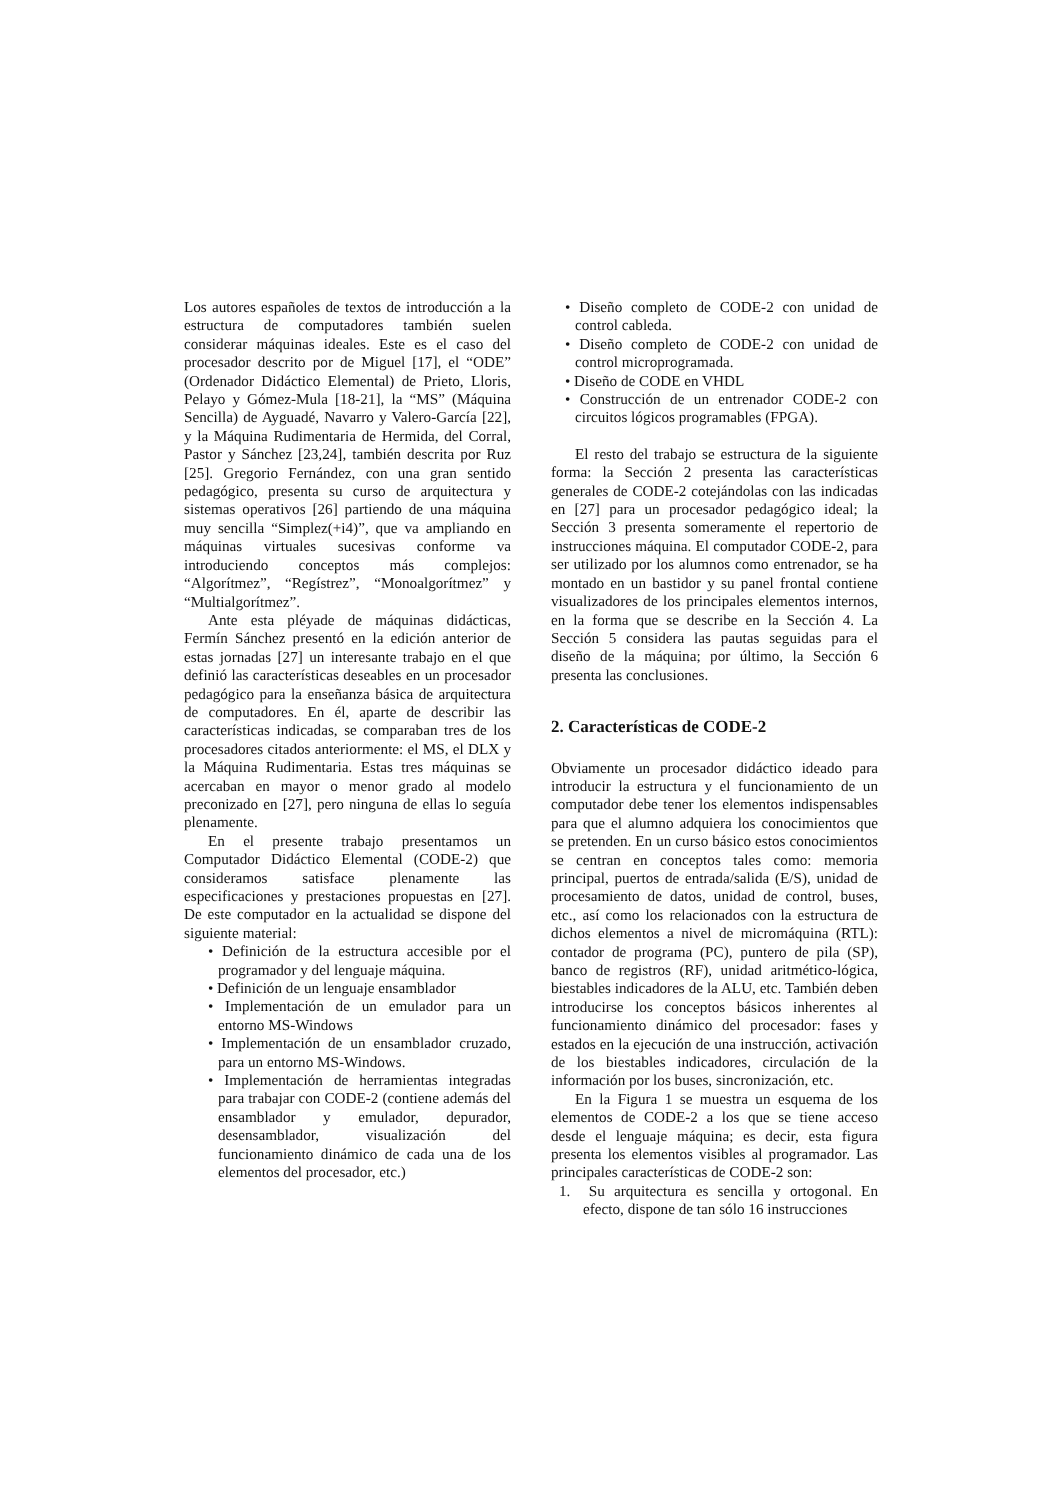Los autores españoles de textos de introducción a la estructura de computadores también suelen considerar máquinas ideales. Este es el caso del procesador descrito por de Miguel [17], el “ODE” (Ordenador Didáctico Elemental) de Prieto, Lloris, Pelayo y Gómez-Mula [18-21], la “MS” (Máquina Sencilla) de Ayguadé, Navarro y Valero-García [22], y la Máquina Rudimentaria de Hermida, del Corral, Pastor y Sánchez [23,24], también descrita por Ruz [25]. Gregorio Fernández, con una gran sentido pedagógico, presenta su curso de arquitectura y sistemas operativos [26] partiendo de una máquina muy sencilla “Simplez(+i4)”, que va ampliando en máquinas virtuales sucesivas conforme va introduciendo conceptos más complejos: “Algorítmez”, “Regístrez”, “Monoalgorítmez” y “Multialgorítmez”.
Ante esta pléyade de máquinas didácticas, Fermín Sánchez presentó en la edición anterior de estas jornadas [27] un interesante trabajo en el que definió las características deseables en un procesador pedagógico para la enseñanza básica de arquitectura de computadores. En él, aparte de describir las características indicadas, se comparaban tres de los procesadores citados anteriormente: el MS, el DLX y la Máquina Rudimentaria. Estas tres máquinas se acercaban en mayor o menor grado al modelo preconizado en [27], pero ninguna de ellas lo seguía plenamente.
En el presente trabajo presentamos un Computador Didáctico Elemental (CODE-2) que consideramos satisface plenamente las especificaciones y prestaciones propuestas en [27]. De este computador en la actualidad se dispone del siguiente material:
• Definición de la estructura accesible por el programador y del lenguaje máquina.
• Definición de un lenguaje ensamblador
• Implementación de un emulador para un entorno MS-Windows
• Implementación de un ensamblador cruzado, para un entorno MS-Windows.
• Implementación de herramientas integradas para trabajar con CODE-2 (contiene además del ensamblador y emulador, depurador, desensamblador, visualización del funcionamiento dinámico de cada una de los elementos del procesador, etc.)
• Diseño completo de CODE-2 con unidad de control cableda.
• Diseño completo de CODE-2 con unidad de control microprogramada.
• Diseño de CODE en VHDL
• Construcción de un entrenador CODE-2 con circuitos lógicos programables (FPGA).
El resto del trabajo se estructura de la siguiente forma: la Sección 2 presenta las características generales de CODE-2 cotejándolas con las indicadas en [27] para un procesador pedagógico ideal; la Sección 3 presenta someramente el repertorio de instrucciones máquina. El computador CODE-2, para ser utilizado por los alumnos como entrenador, se ha montado en un bastidor y su panel frontal contiene visualizadores de los principales elementos internos, en la forma que se describe en la Sección 4. La Sección 5 considera las pautas seguidas para el diseño de la máquina; por último, la Sección 6 presenta las conclusiones.
2. Características de CODE-2
Obviamente un procesador didáctico ideado para introducir la estructura y el funcionamiento de un computador debe tener los elementos indispensables para que el alumno adquiera los conocimientos que se pretenden. En un curso básico estos conocimientos se centran en conceptos tales como: memoria principal, puertos de entrada/salida (E/S), unidad de procesamiento de datos, unidad de control, buses, etc., así como los relacionados con la estructura de dichos elementos a nivel de micromáquina (RTL): contador de programa (PC), puntero de pila (SP), banco de registros (RF), unidad aritmético-lógica, biestables indicadores de la ALU, etc. También deben introducirse los conceptos básicos inherentes al funcionamiento dinámico del procesador: fases y estados en la ejecución de una instrucción, activación de los biestables indicadores, circulación de la información por los buses, sincronización, etc.
En la Figura 1 se muestra un esquema de los elementos de CODE-2 a los que se tiene acceso desde el lenguaje máquina; es decir, esta figura presenta los elementos visibles al programador. Las principales características de CODE-2 son:
1. Su arquitectura es sencilla y ortogonal. En efecto, dispone de tan sólo 16 instrucciones